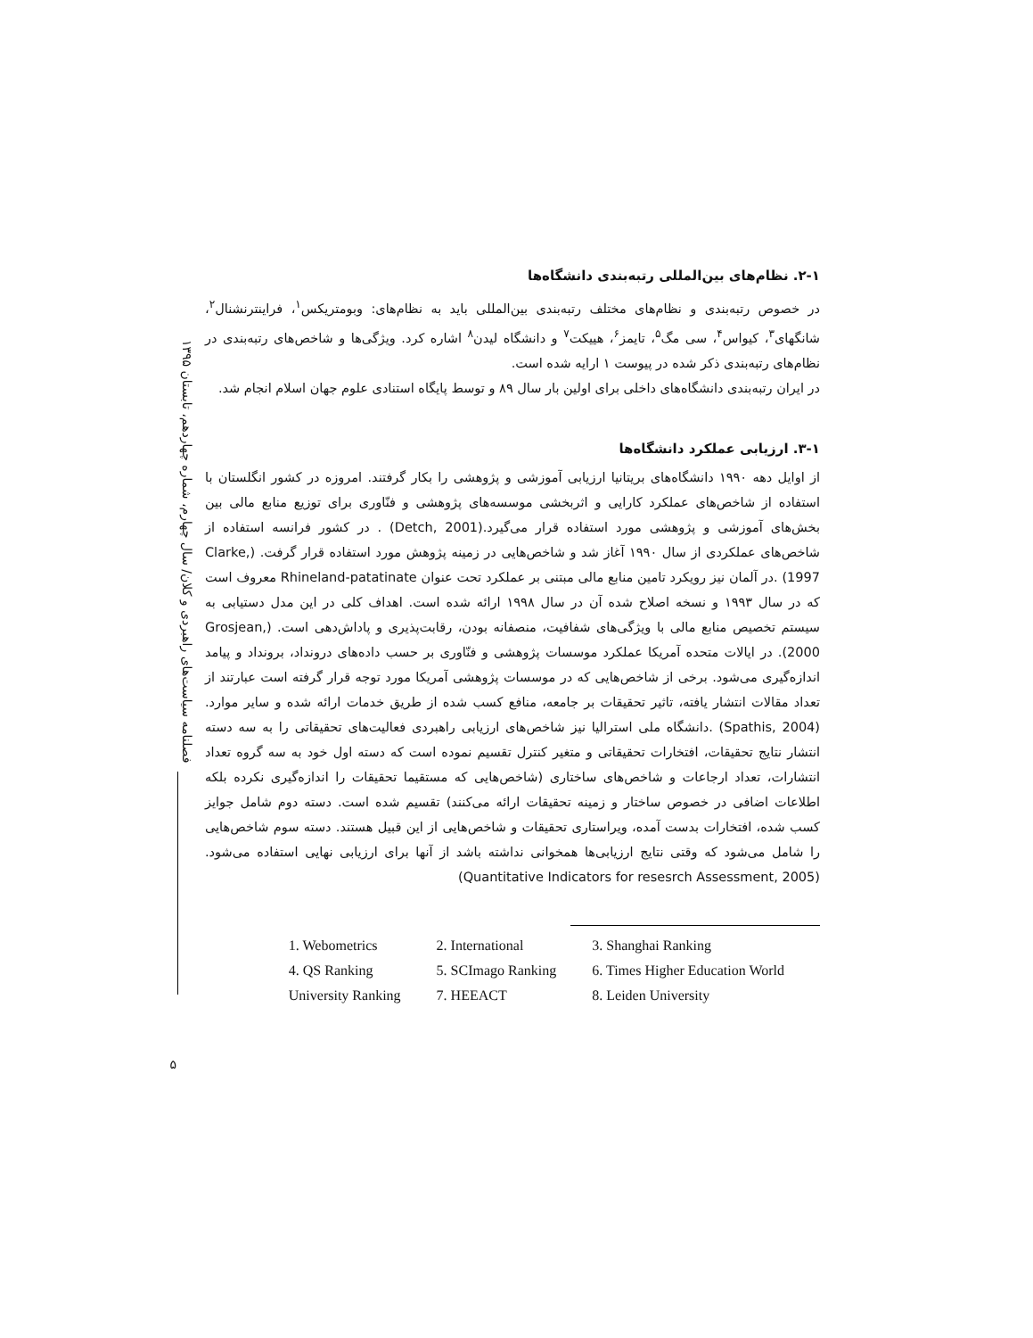فصلنامه سیاست‌های راهبردی و کلان/ سال چهارم، شماره چهاردهم، تابستان ۱۳۹۵
۵
۲-۱. نظام‌های بین‌المللی رتبه‌بندی دانشگاه‌ها
در خصوص رتبه‌بندی و نظام‌های مختلف رتبه‌بندی بین‌المللی باید به نظام‌های: وبومتریکس<sup>۱</sup>، فراینترنشنال<sup>۲</sup>، شانگهای<sup>۳</sup>، کیواس<sup>۴</sup>، سی مگ<sup>۵</sup>، تایمز<sup>۶</sup>، هییکت<sup>۷</sup> و دانشگاه لیدن<sup>۸</sup> اشاره کرد. ویژگی‌ها و شاخص‌های رتبه‌بندی در نظام‌های رتبه‌بندی ذکر شده در پیوست ۱ ارایه شده است.
در ایران رتبه‌بندی دانشگاه‌های داخلی برای اولین بار سال ۸۹ و توسط پایگاه استنادی علوم جهان اسلام انجام شد.
۳-۱. ارزیابی عملکرد دانشگاه‌ها
از اوایل دهه ۱۹۹۰ دانشگاه‌های بریتانیا ارزیابی آموزشی و پژوهشی را بکار گرفتند. امروزه در کشور انگلستان با استفاده از شاخص‌های عملکرد کارایی و اثربخشی موسسه‌های پژوهشی و فنّاوری برای توزیع منابع مالی بین بخش‌های آموزشی و پژوهشی مورد استفاده قرار می‌گیرد.(Detch, 2001) . در کشور فرانسه استفاده از شاخص‌های عملکردی از سال ۱۹۹۰ آغاز شد و شاخص‌هایی در زمینه پژوهش مورد استفاده قرار گرفت. (Clarke, 1997) .در آلمان نیز رویکرد تامین منابع مالی مبتنی بر عملکرد تحت عنوان Rhineland-patatinate معروف است که در سال ۱۹۹۳ و نسخه اصلاح شده آن در سال ۱۹۹۸ ارائه شده است. اهداف کلی در این مدل دستیابی به سیستم تخصیص منابع مالی با ویژگی‌های شفافیت، منصفانه بودن، رقابت‌پذیری و پاداش‌دهی است. (Grosjean, 2000). در ایالات متحده آمریکا عملکرد موسسات پژوهشی و فنّاوری بر حسب داده‌های درونداد، برونداد و پیامد اندازه‌گیری می‌شود. برخی از شاخص‌هایی که در موسسات پژوهشی آمریکا مورد توجه قرار گرفته است عبارتند از تعداد مقالات انتشار یافته، تاثیر تحقیقات بر جامعه، منافع کسب شده از طریق خدمات ارائه شده و سایر موارد.(Spathis, 2004) .دانشگاه ملی استرالیا نیز شاخص‌های ارزیابی راهبردی فعالیت‌های تحقیقاتی را به سه دسته انتشار نتایج تحقیقات، افتخارات تحقیقاتی و متغیر کنترل تقسیم نموده است که دسته اول خود به سه گروه تعداد انتشارات، تعداد ارجاعات و شاخص‌های ساختاری (شاخص‌هایی که مستقیما تحقیقات را اندازه‌گیری نکرده بلکه اطلاعات اضافی در خصوص ساختار و زمینه تحقیقات ارائه می‌کنند) تقسیم شده است. دسته دوم شامل جوایز کسب شده، افتخارات بدست آمده، ویراستاری تحقیقات و شاخص‌هایی از این قبیل هستند. دسته سوم شاخص‌هایی را شامل می‌شود که وقتی نتایج ارزیابی‌ها همخوانی نداشته باشد از آنها برای ارزیابی نهایی استفاده می‌شود. (Quantitative Indicators for resesrch Assessment, 2005)
| 1. Webometrics | 2. International | 3. Shanghai Ranking |
| 4. QS Ranking | 5. SCImago Ranking | 6. Times Higher Education World |
| University Ranking | 7. HEEACT | 8. Leiden University |